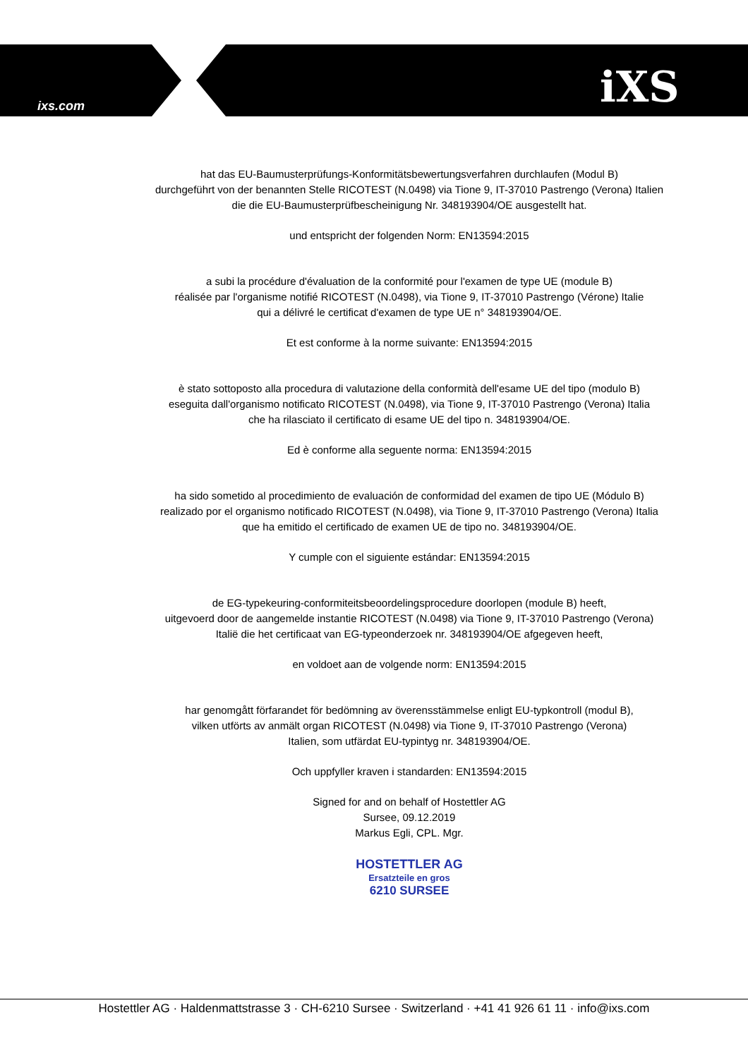ixs.com iXS
hat das EU-Baumusterprüfungs-Konformitätsbewertungsverfahren durchlaufen (Modul B)
durchgeführt von der benannten Stelle RICOTEST (N.0498) via Tione 9, IT-37010 Pastrengo (Verona) Italien
die die EU-Baumusterprüfbescheinigung Nr. 348193904/OE ausgestellt hat.
und entspricht der folgenden Norm: EN13594:2015
a subi la procédure d'évaluation de la conformité pour l'examen de type UE (module B)
réalisée par l'organisme notifié RICOTEST (N.0498), via Tione 9, IT-37010 Pastrengo (Vérone) Italie
qui a délivré le certificat d'examen de type UE n° 348193904/OE.
Et est conforme à la norme suivante: EN13594:2015
è stato sottoposto alla procedura di valutazione della conformità dell'esame UE del tipo (modulo B)
eseguita dall'organismo notificato RICOTEST (N.0498), via Tione 9, IT-37010 Pastrengo (Verona) Italia
che ha rilasciato il certificato di esame UE del tipo n. 348193904/OE.
Ed è conforme alla seguente norma: EN13594:2015
ha sido sometido al procedimiento de evaluación de conformidad del examen de tipo UE (Módulo B)
realizado por el organismo notificado RICOTEST (N.0498), via Tione 9, IT-37010 Pastrengo (Verona) Italia
que ha emitido el certificado de examen UE de tipo no. 348193904/OE.
Y cumple con el siguiente estándar: EN13594:2015
de EG-typekeuring-conformiteitsbeoordelingsprocedure doorlopen (module B) heeft,
uitgevoerd door de aangemelde instantie RICOTEST (N.0498) via Tione 9, IT-37010 Pastrengo (Verona)
Italië die het certificaat van EG-typeonderzoek nr. 348193904/OE afgegeven heeft,
en voldoet aan de volgende norm: EN13594:2015
har genomgått förfarandet för bedömning av överensstämmelse enligt EU-typkontroll (modul B),
vilken utförts av anmält organ RICOTEST (N.0498) via Tione 9, IT-37010 Pastrengo (Verona)
Italien, som utfärdat EU-typintyg nr. 348193904/OE.
Och uppfyller kraven i standarden: EN13594:2015
Signed for and on behalf of Hostettler AG
Sursee, 09.12.2019
Markus Egli, CPL. Mgr.
HOSTETTLER AG
Ersatzteile en gros
6210 SURSEE
Hostettler AG · Haldenmattstrasse 3 · CH-6210 Sursee · Switzerland · +41 41 926 61 11 · info@ixs.com